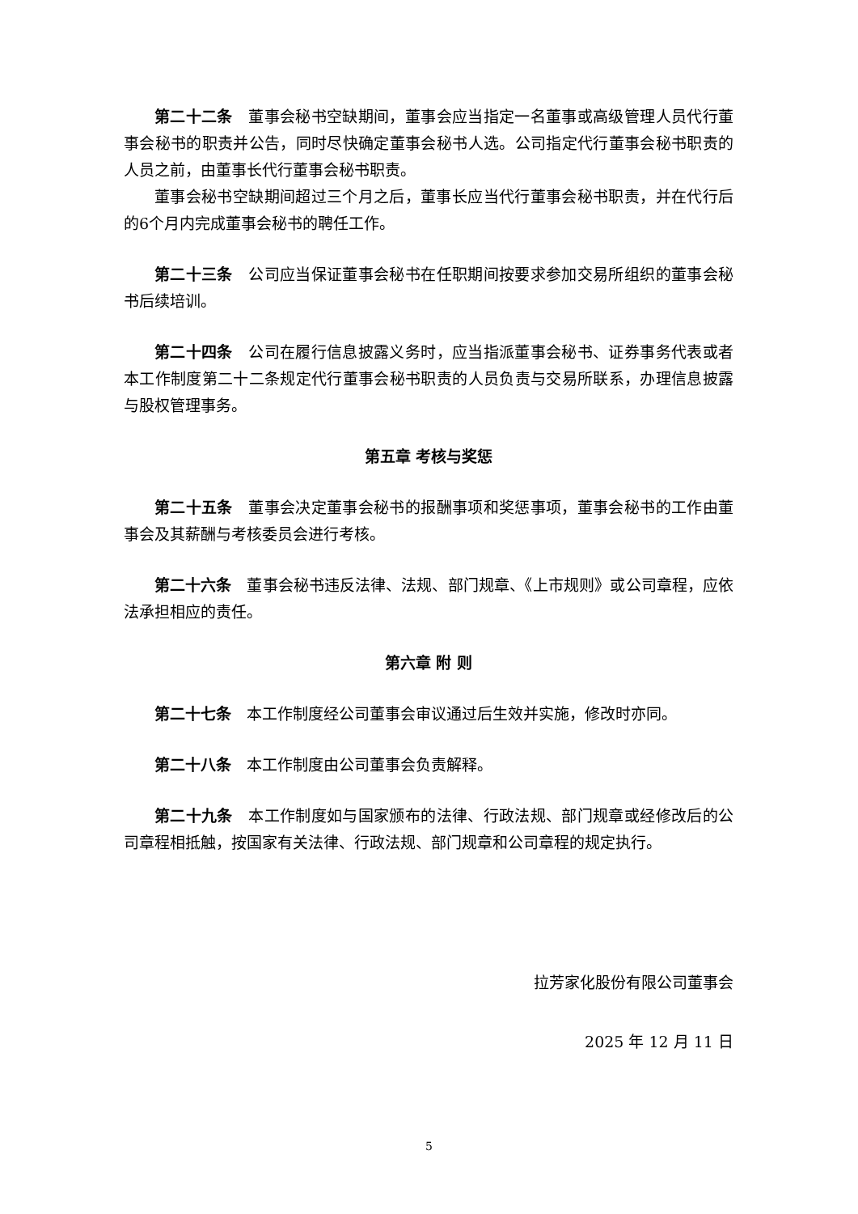第二十二条　董事会秘书空缺期间，董事会应当指定一名董事或高级管理人员代行董事会秘书的职责并公告，同时尽快确定董事会秘书人选。公司指定代行董事会秘书职责的人员之前，由董事长代行董事会秘书职责。
董事会秘书空缺期间超过三个月之后，董事长应当代行董事会秘书职责，并在代行后的6个月内完成董事会秘书的聘任工作。
第二十三条　公司应当保证董事会秘书在任职期间按要求参加交易所组织的董事会秘书后续培训。
第二十四条　公司在履行信息披露义务时，应当指派董事会秘书、证券事务代表或者本工作制度第二十二条规定代行董事会秘书职责的人员负责与交易所联系，办理信息披露与股权管理事务。
第五章 考核与奖惩
第二十五条　董事会决定董事会秘书的报酬事项和奖惩事项，董事会秘书的工作由董事会及其薪酬与考核委员会进行考核。
第二十六条　董事会秘书违反法律、法规、部门规章、《上市规则》或公司章程，应依法承担相应的责任。
第六章 附 则
第二十七条　本工作制度经公司董事会审议通过后生效并实施，修改时亦同。
第二十八条　本工作制度由公司董事会负责解释。
第二十九条　本工作制度如与国家颁布的法律、行政法规、部门规章或经修改后的公司章程相抵触，按国家有关法律、行政法规、部门规章和公司章程的规定执行。
拉芳家化股份有限公司董事会
2025 年 12 月 11 日
5